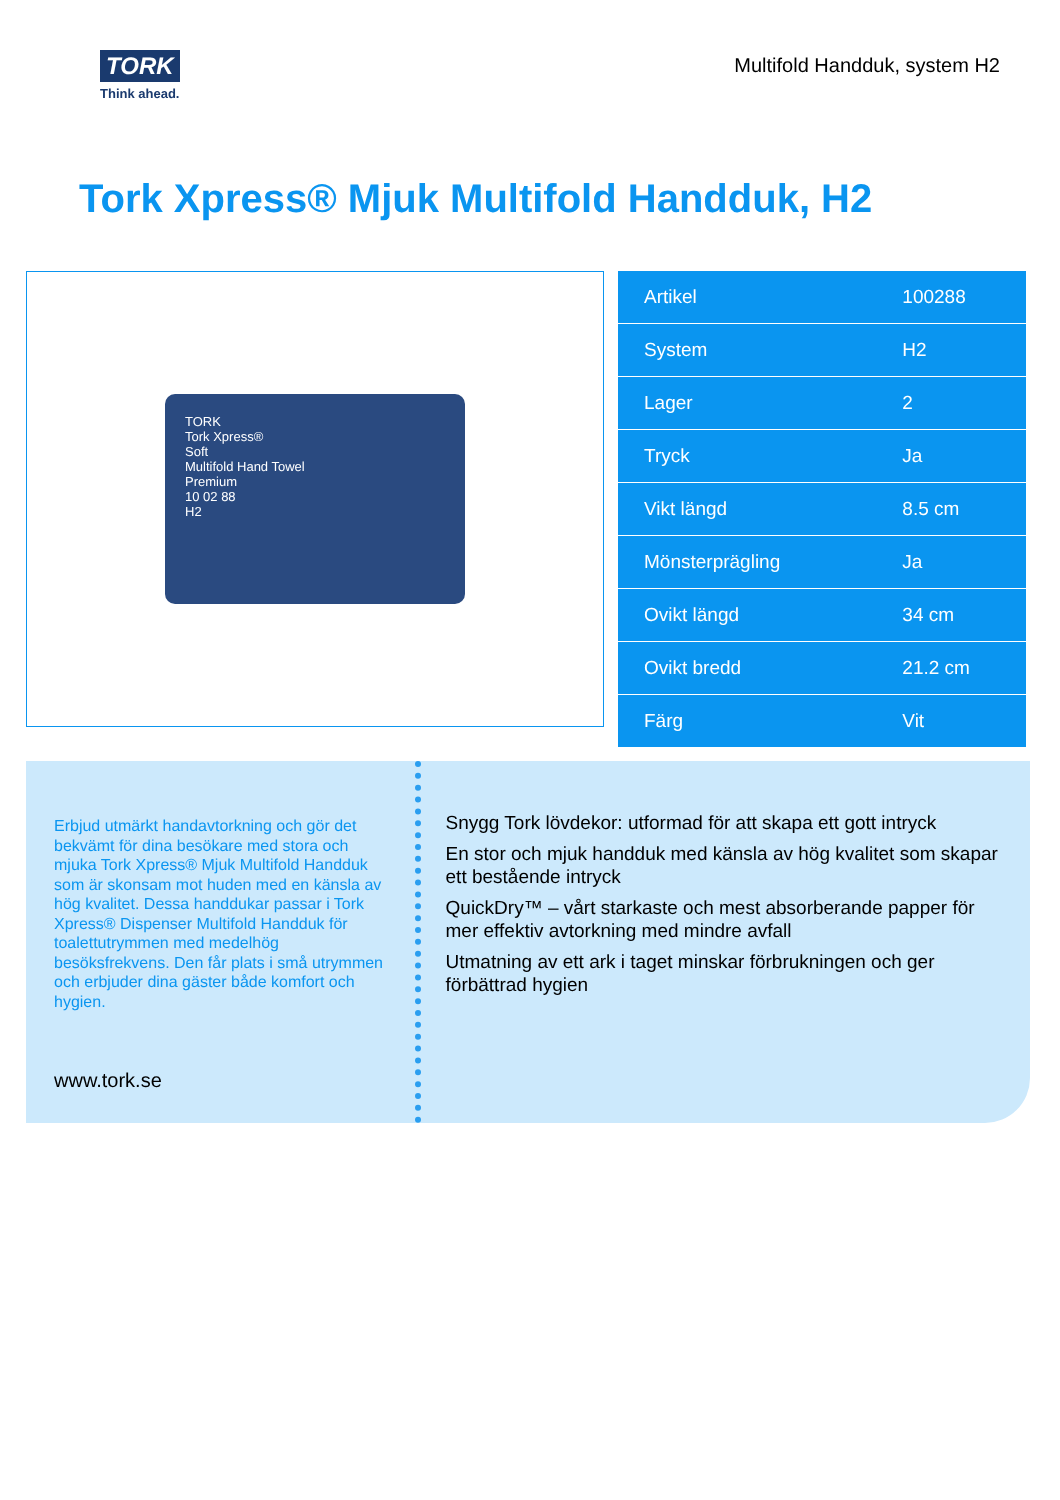TORK
Think ahead.
Multifold Handduk, system H2
Tork Xpress® Mjuk Multifold Handduk, H2
TORK
Tork Xpress®
Soft
Multifold Hand Towel
Premium
10 02 88
H2
| Artikel | 100288 |
| System | H2 |
| Lager | 2 |
| Tryck | Ja |
| Vikt längd | 8.5 cm |
| Mönsterprägling | Ja |
| Ovikt längd | 34 cm |
| Ovikt bredd | 21.2 cm |
| Färg | Vit |
Erbjud utmärkt handavtorkning och gör det bekvämt för dina besökare med stora och mjuka Tork Xpress® Mjuk Multifold Handduk som är skonsam mot huden med en känsla av hög kvalitet. Dessa handdukar passar i Tork Xpress® Dispenser Multifold Handduk för toalettutrymmen med medelhög besöksfrekvens. Den får plats i små utrymmen och erbjuder dina gäster både komfort och hygien.
www.tork.se
Snygg Tork lövdekor: utformad för att skapa ett gott intryck
En stor och mjuk handduk med känsla av hög kvalitet som skapar ett bestående intryck
QuickDry™ – vårt starkaste och mest absorberande papper för mer effektiv avtorkning med mindre avfall
Utmatning av ett ark i taget minskar förbrukningen och ger förbättrad hygien